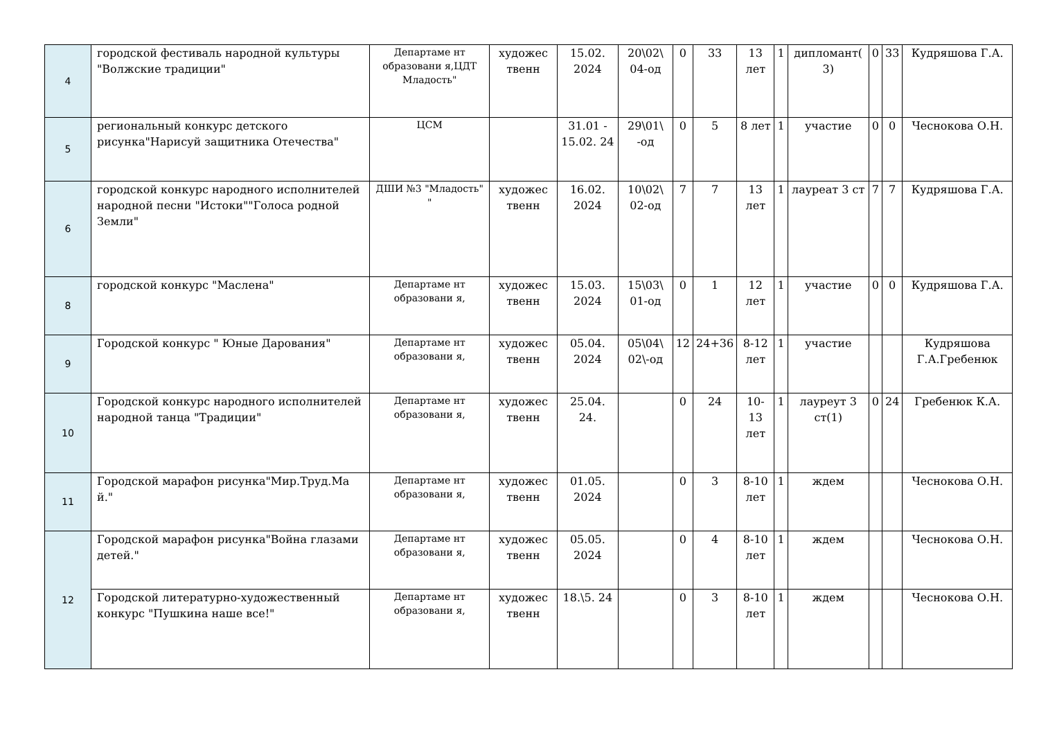| 4 | городской фестиваль народной культуры "Волжские традиции" | Департаме нт образовани я,ЦДТ Младость" | художес твенн | 15.02. 2024 | 20\02\ 04-од | 0 | 33 | 13 лет | 1 | дипломант( 3) | 0 | 33 | Кудряшова Г.А. |
| 5 | региональный конкурс детского рисунка"Нарисуй защитника Отечества" | ЦСМ | | 31.01 - 15.02. 24 | 29\01\ -од | 0 | 5 | 8 лет | 1 | участие | 0 | 0 | Чеснокова О.Н. |
| 6 | городской конкурс народного исполнителей народной песни "Истоки""Голоса родной Земли" | ДШИ №3 "Младость" " | художес твенн | 16.02. 2024 | 10\02\ 02-од | 7 | 7 | 13 лет | 1 | лауреат 3 ст | 7 | 7 | Кудряшова Г.А. |
| 8 | городской конкурс "Маслена" | Департаме нт образовани я, | художес твенн | 15.03. 2024 | 15\03\ 01-од | 0 | 1 | 12 лет | 1 | участие | 0 | 0 | Кудряшова Г.А. |
| 9 | Городской конкурс " Юные Дарования" | Департаме нт образовани я, | художес твенн | 05.04. 2024 | 05\04\ 02\-од | 12 | 24+36 | 8-12 лет | 1 | участие | | | Кудряшова Г.А.Гребенюк |
| 10 | Городской конкурс народного исполнителей народной танца "Традиции" | Департаме нт образовани я, | художес твенн | 25.04. 24. | | 0 | 24 | 10-13 лет | 1 | лауреут 3 ст(1) | 0 | 24 | Гребенюк К.А. |
| 11 | Городской марафон рисунка"Мир.Труд.Ма й." | Департаме нт образовани я, | художес твенн | 01.05. 2024 | | 0 | 3 | 8-10 лет | 1 | ждем | | | Чеснокова О.Н. |
| 12 | Городской марафон рисунка"Война глазами детей." | Департаме нт образовани я, | художес твенн | 05.05. 2024 | | 0 | 4 | 8-10 лет | 1 | ждем | | | Чеснокова О.Н. |
| | Городской литературно-художественный конкурс "Пушкина наше все!" | Департаме нт образовани я, | художес твенн | 18.\5. 24 | | 0 | 3 | 8-10 лет | 1 | ждем | | | Чеснокова О.Н. |